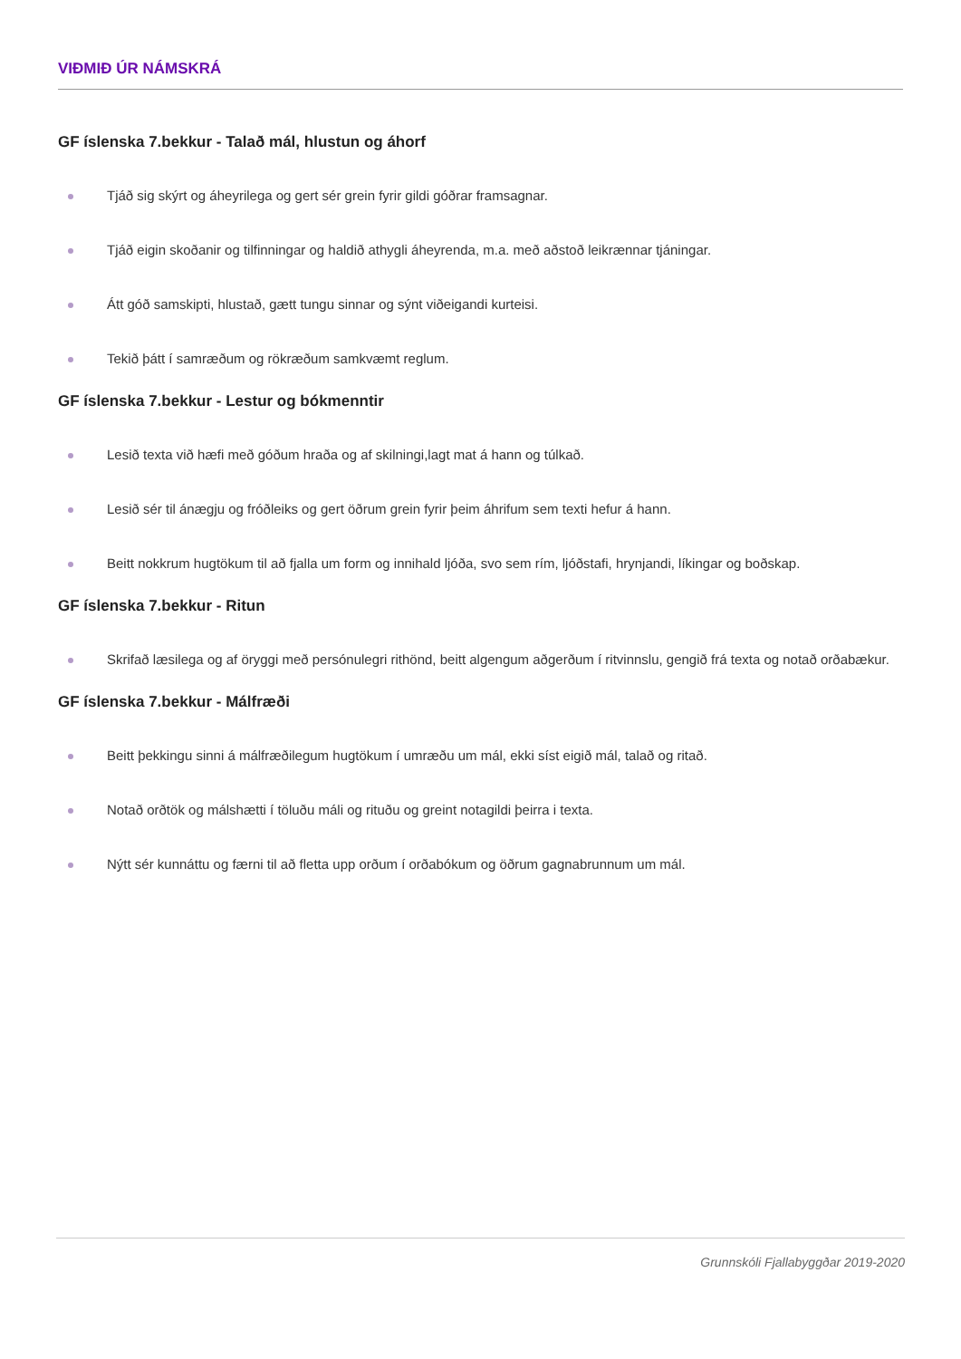VIÐMIÐ ÚR NÁMSKRÁ
GF íslenska 7.bekkur - Talað mál, hlustun og áhorf
Tjáð sig skýrt og áheyrilega og gert sér grein fyrir gildi góðrar framsagnar.
Tjáð eigin skoðanir og tilfinningar og haldið athygli áheyrenda, m.a. með aðstoð leikrænnar tjáningar.
Átt góð samskipti, hlustað, gætt tungu sinnar og sýnt viðeigandi kurteisi.
Tekið þátt í samræðum og rökræðum samkvæmt reglum.
GF íslenska 7.bekkur - Lestur og bókmenntir
Lesið texta við hæfi með góðum hraða og af skilningi,lagt mat á hann og túlkað.
Lesið sér til ánægju og fróðleiks og gert öðrum grein fyrir þeim áhrifum sem texti hefur á hann.
Beitt nokkrum hugtökum til að fjalla um form og innihald ljóða, svo sem rím, ljóðstafi, hrynjandi, líkingar og boðskap.
GF íslenska 7.bekkur - Ritun
Skrifað læsilega og af öryggi með persónulegri rithönd, beitt algengum aðgerðum í ritvinnslu, gengið frá texta og notað orðabækur.
GF íslenska 7.bekkur - Málfræði
Beitt þekkingu sinni á málfræðilegum hugtökum í umræðu um mál, ekki síst eigið mál, talað og ritað.
Notað orðtök og málshætti í töluðu máli og rituðu og greint notagildi þeirra i texta.
Nýtt sér kunnáttu og færni til að fletta upp orðum í orðabókum og öðrum gagnabrunnum um mál.
Grunnskóli Fjallabyggðar 2019-2020